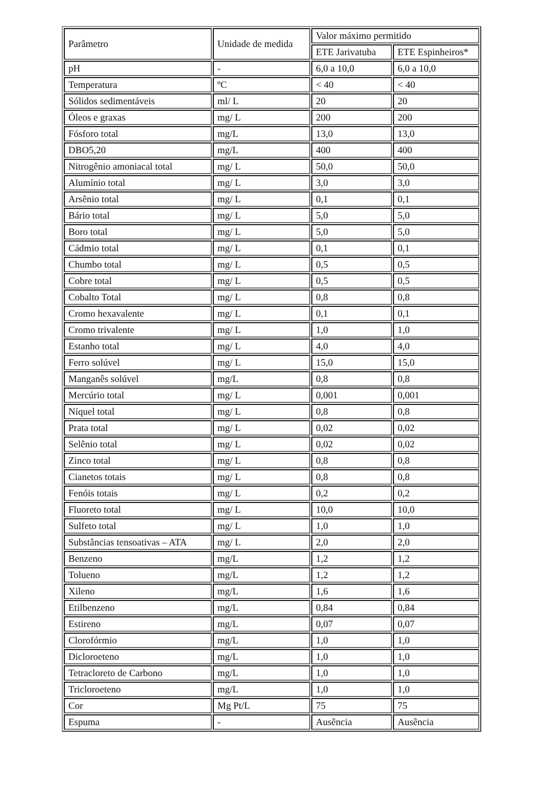| Parâmetro | Unidade de medida | Valor máximo permitido | |
| | | ETE Jarivatuba | ETE Espinheiros* |
| pH | - | 6,0 a 10,0 | 6,0 a 10,0 |
| Temperatura | ºC | < 40 | < 40 |
| Sólidos sedimentáveis | ml/ L | 20 | 20 |
| Óleos e graxas | mg/ L | 200 | 200 |
| Fósforo total | mg/L | 13,0 | 13,0 |
| DBO5,20 | mg/L | 400 | 400 |
| Nitrogênio amoniacal total | mg/ L | 50,0 | 50,0 |
| Alumínio total | mg/ L | 3,0 | 3,0 |
| Arsênio total | mg/ L | 0,1 | 0,1 |
| Bário total | mg/ L | 5,0 | 5,0 |
| Boro total | mg/ L | 5,0 | 5,0 |
| Cádmio total | mg/ L | 0,1 | 0,1 |
| Chumbo total | mg/ L | 0,5 | 0,5 |
| Cobre total | mg/ L | 0,5 | 0,5 |
| Cobalto Total | mg/ L | 0,8 | 0,8 |
| Cromo hexavalente | mg/ L | 0,1 | 0,1 |
| Cromo trivalente | mg/ L | 1,0 | 1,0 |
| Estanho total | mg/ L | 4,0 | 4,0 |
| Ferro solúvel | mg/ L | 15,0 | 15,0 |
| Manganês solúvel | mg/L | 0,8 | 0,8 |
| Mercúrio total | mg/ L | 0,001 | 0,001 |
| Níquel total | mg/ L | 0,8 | 0,8 |
| Prata total | mg/ L | 0,02 | 0,02 |
| Selênio total | mg/ L | 0,02 | 0,02 |
| Zinco total | mg/ L | 0,8 | 0,8 |
| Cianetos totais | mg/ L | 0,8 | 0,8 |
| Fenóis totais | mg/ L | 0,2 | 0,2 |
| Fluoreto total | mg/ L | 10,0 | 10,0 |
| Sulfeto total | mg/ L | 1,0 | 1,0 |
| Substâncias tensoativas – ATA | mg/ L | 2,0 | 2,0 |
| Benzeno | mg/L | 1,2 | 1,2 |
| Tolueno | mg/L | 1,2 | 1,2 |
| Xileno | mg/L | 1,6 | 1,6 |
| Etilbenzeno | mg/L | 0,84 | 0,84 |
| Estireno | mg/L | 0,07 | 0,07 |
| Clorofórmio | mg/L | 1,0 | 1,0 |
| Dicloroeteno | mg/L | 1,0 | 1,0 |
| Tetracloreto de Carbono | mg/L | 1,0 | 1,0 |
| Tricloroeteno | mg/L | 1,0 | 1,0 |
| Cor | Mg Pt/L | 75 | 75 |
| Espuma | - | Ausência | Ausência |